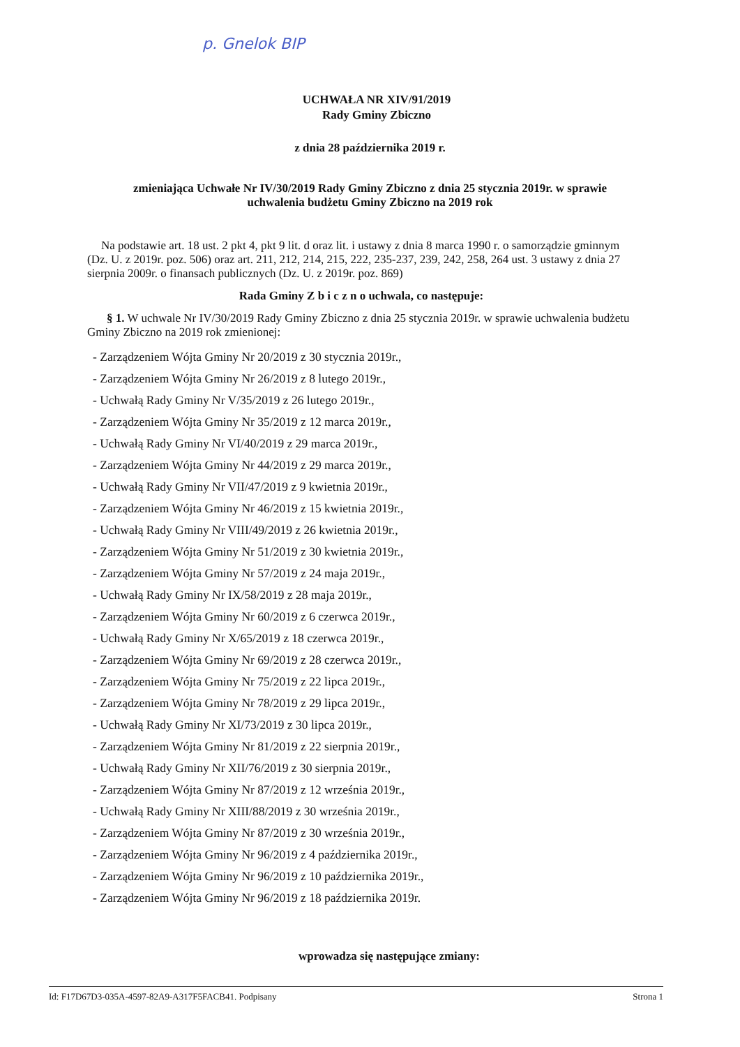p. Gnelok BIP
UCHWAŁA NR XIV/91/2019
Rady Gminy Zbiczno
z dnia 28 października 2019 r.
zmieniająca Uchwałe Nr IV/30/2019 Rady Gminy Zbiczno z dnia 25 stycznia 2019r. w sprawie
uchwalenia budżetu Gminy Zbiczno na 2019 rok
Na podstawie art. 18 ust. 2 pkt 4, pkt 9 lit. d oraz lit. i ustawy z dnia 8 marca 1990 r. o samorządzie gminnym (Dz. U. z 2019r. poz. 506) oraz art. 211, 212, 214, 215, 222, 235-237, 239, 242, 258, 264 ust. 3 ustawy z dnia 27 sierpnia 2009r. o finansach publicznych (Dz. U. z 2019r. poz. 869)
Rada Gminy Z b i c z n o uchwala, co następuje:
§ 1. W uchwale Nr IV/30/2019 Rady Gminy Zbiczno z dnia 25 stycznia 2019r. w sprawie uchwalenia budżetu Gminy Zbiczno na 2019 rok zmienionej:
- Zarządzeniem Wójta Gminy Nr 20/2019 z 30 stycznia 2019r.,
- Zarządzeniem Wójta Gminy Nr 26/2019 z 8 lutego 2019r.,
- Uchwałą Rady Gminy Nr V/35/2019 z 26 lutego 2019r.,
- Zarządzeniem Wójta Gminy Nr 35/2019 z 12 marca 2019r.,
- Uchwałą Rady Gminy Nr VI/40/2019 z 29 marca 2019r.,
- Zarządzeniem Wójta Gminy Nr 44/2019 z 29 marca 2019r.,
- Uchwałą Rady Gminy Nr VII/47/2019 z 9 kwietnia 2019r.,
- Zarządzeniem Wójta Gminy Nr 46/2019 z 15 kwietnia 2019r.,
- Uchwałą Rady Gminy Nr VIII/49/2019 z 26 kwietnia 2019r.,
- Zarządzeniem Wójta Gminy Nr 51/2019 z 30 kwietnia 2019r.,
- Zarządzeniem Wójta Gminy Nr 57/2019 z 24 maja 2019r.,
- Uchwałą Rady Gminy Nr IX/58/2019 z 28 maja 2019r.,
- Zarządzeniem Wójta Gminy Nr 60/2019 z 6 czerwca 2019r.,
- Uchwałą Rady Gminy Nr X/65/2019 z 18 czerwca 2019r.,
- Zarządzeniem Wójta Gminy Nr 69/2019 z 28 czerwca 2019r.,
- Zarządzeniem Wójta Gminy Nr 75/2019 z 22 lipca 2019r.,
- Zarządzeniem Wójta Gminy Nr 78/2019 z 29 lipca 2019r.,
- Uchwałą Rady Gminy Nr XI/73/2019 z 30 lipca 2019r.,
- Zarządzeniem Wójta Gminy Nr 81/2019 z 22 sierpnia 2019r.,
- Uchwałą Rady Gminy Nr XII/76/2019 z 30 sierpnia 2019r.,
- Zarządzeniem Wójta Gminy Nr 87/2019 z 12 września 2019r.,
- Uchwałą Rady Gminy Nr XIII/88/2019 z 30 września 2019r.,
- Zarządzeniem Wójta Gminy Nr 87/2019 z 30 września 2019r.,
- Zarządzeniem Wójta Gminy Nr 96/2019 z 4 października 2019r.,
- Zarządzeniem Wójta Gminy Nr 96/2019 z 10 października 2019r.,
- Zarządzeniem Wójta Gminy Nr 96/2019 z 18 października 2019r.
wprowadza się następujące zmiany:
Id: F17D67D3-035A-4597-82A9-A317F5FACB41. Podpisany Strona 1